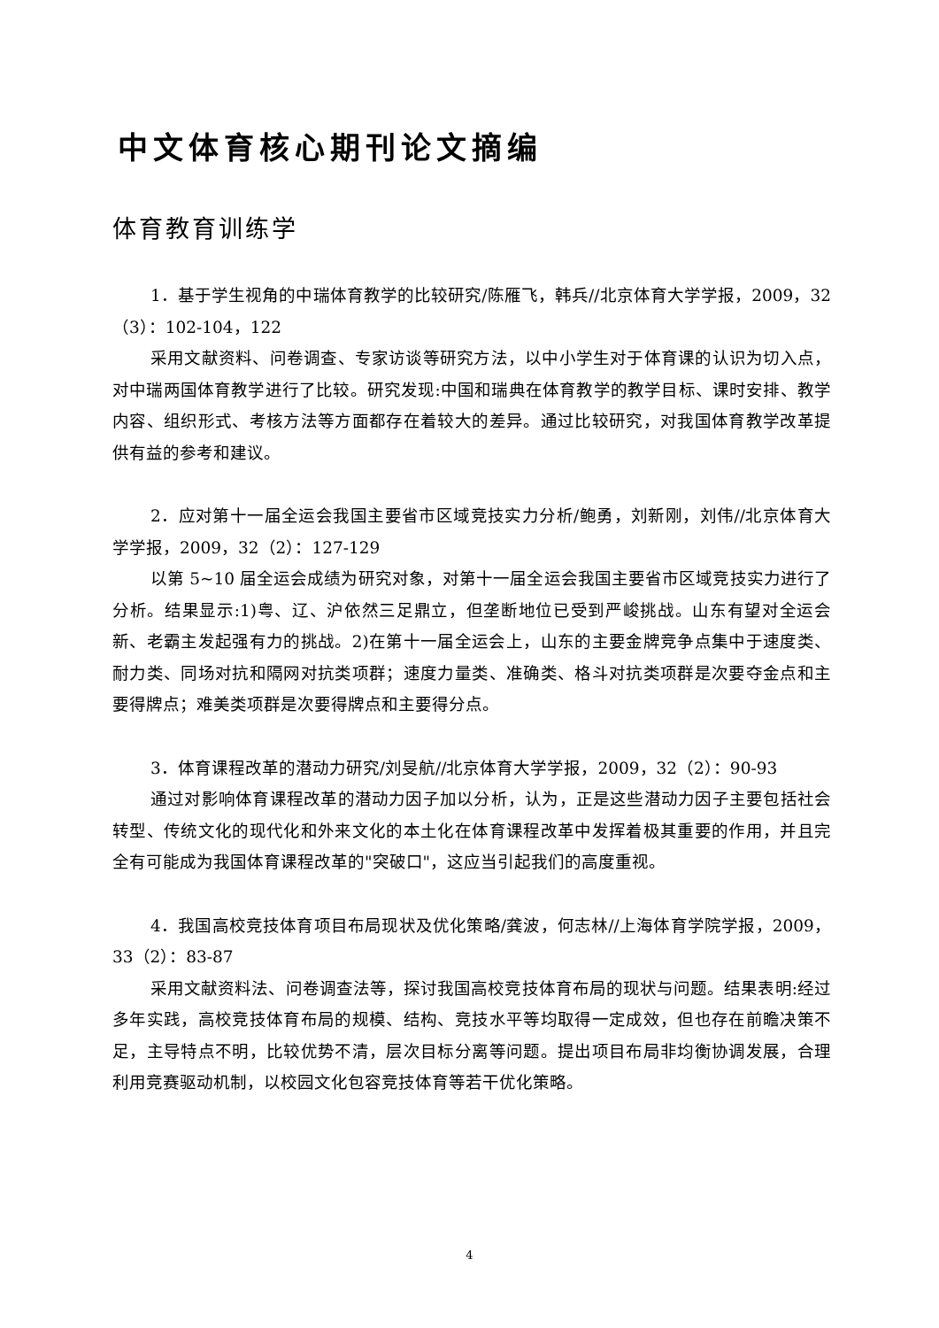中文体育核心期刊论文摘编
体育教育训练学
1．基于学生视角的中瑞体育教学的比较研究/陈雁飞，韩兵//北京体育大学学报，2009，32（3）：102-104，122
采用文献资料、问卷调查、专家访谈等研究方法，以中小学生对于体育课的认识为切入点，对中瑞两国体育教学进行了比较。研究发现:中国和瑞典在体育教学的教学目标、课时安排、教学内容、组织形式、考核方法等方面都存在着较大的差异。通过比较研究，对我国体育教学改革提供有益的参考和建议。
2．应对第十一届全运会我国主要省市区域竞技实力分析/鲍勇，刘新刚，刘伟//北京体育大学学报，2009，32（2）：127-129
以第 5~10 届全运会成绩为研究对象，对第十一届全运会我国主要省市区域竞技实力进行了分析。结果显示:1)粤、辽、沪依然三足鼎立，但垄断地位已受到严峻挑战。山东有望对全运会新、老霸主发起强有力的挑战。2)在第十一届全运会上，山东的主要金牌竞争点集中于速度类、耐力类、同场对抗和隔网对抗类项群；速度力量类、准确类、格斗对抗类项群是次要夺金点和主要得牌点；难美类项群是次要得牌点和主要得分点。
3．体育课程改革的潜动力研究/刘旻航//北京体育大学学报，2009，32（2）：90-93
通过对影响体育课程改革的潜动力因子加以分析，认为，正是这些潜动力因子主要包括社会转型、传统文化的现代化和外来文化的本土化在体育课程改革中发挥着极其重要的作用，并且完全有可能成为我国体育课程改革的"突破口"，这应当引起我们的高度重视。
4．我国高校竞技体育项目布局现状及优化策略/龚波，何志林//上海体育学院学报，2009，33（2）：83-87
采用文献资料法、问卷调查法等，探讨我国高校竞技体育布局的现状与问题。结果表明:经过多年实践，高校竞技体育布局的规模、结构、竞技水平等均取得一定成效，但也存在前瞻决策不足，主导特点不明，比较优势不清，层次目标分离等问题。提出项目布局非均衡协调发展，合理利用竞赛驱动机制，以校园文化包容竞技体育等若干优化策略。
4